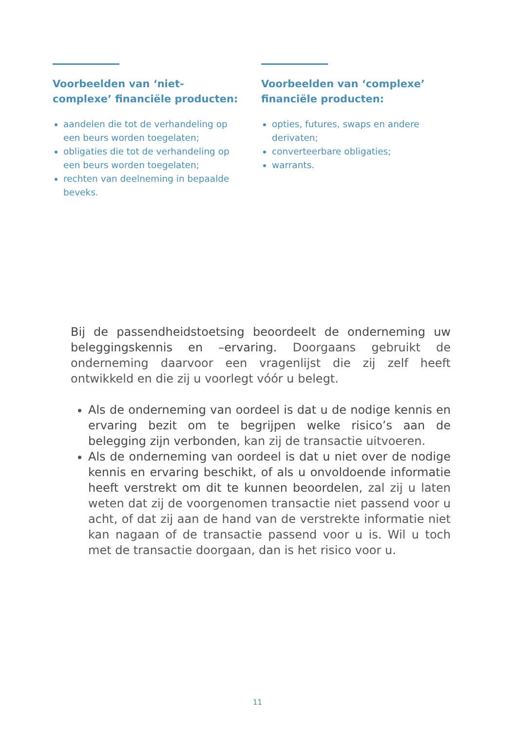Voorbeelden van ‘niet-complexe’ financiële producten:
aandelen die tot de verhandeling op een beurs worden toegelaten;
obligaties die tot de verhandeling op een beurs worden toegelaten;
rechten van deelneming in bepaalde beveks.
Voorbeelden van ‘complexe’ financiële producten:
opties, futures, swaps en andere derivaten;
converteerbare obligaties;
warrants.
Bij de passendheidstoetsing beoordeelt de onderneming uw beleggingskennis en –ervaring. Doorgaans gebruikt de onderneming daarvoor een vragenlijst die zij zelf heeft ontwikkeld en die zij u voorlegt vóór u belegt.
Als de onderneming van oordeel is dat u de nodige kennis en ervaring bezit om te begrijpen welke risico’s aan de belegging zijn verbonden, kan zij de transactie uitvoeren.
Als de onderneming van oordeel is dat u niet over de nodige kennis en ervaring beschikt, of als u onvoldoende informatie heeft verstrekt om dit te kunnen beoordelen, zal zij u laten weten dat zij de voorgenomen transactie niet passend voor u acht, of dat zij aan de hand van de verstrekte informatie niet kan nagaan of de transactie passend voor u is. Wil u toch met de transactie doorgaan, dan is het risico voor u.
11